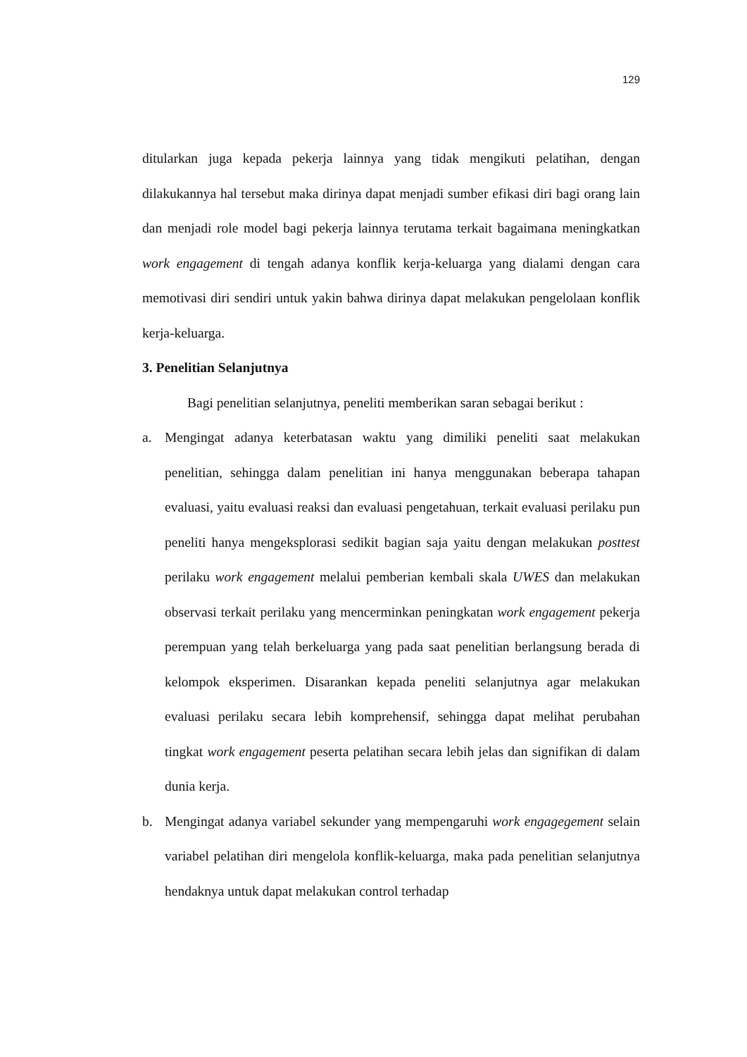129
ditularkan juga kepada pekerja lainnya yang tidak mengikuti pelatihan, dengan dilakukannya hal tersebut maka dirinya dapat menjadi sumber efikasi diri bagi orang lain dan menjadi role model bagi pekerja lainnya terutama terkait bagaimana meningkatkan work engagement di tengah adanya konflik kerja-keluarga yang dialami dengan cara memotivasi diri sendiri untuk yakin bahwa dirinya dapat melakukan pengelolaan konflik kerja-keluarga.
3. Penelitian Selanjutnya
Bagi penelitian selanjutnya, peneliti memberikan saran sebagai berikut :
a. Mengingat adanya keterbatasan waktu yang dimiliki peneliti saat melakukan penelitian, sehingga dalam penelitian ini hanya menggunakan beberapa tahapan evaluasi, yaitu evaluasi reaksi dan evaluasi pengetahuan, terkait evaluasi perilaku pun peneliti hanya mengeksplorasi sedikit bagian saja yaitu dengan melakukan posttest perilaku work engagement melalui pemberian kembali skala UWES dan melakukan observasi terkait perilaku yang mencerminkan peningkatan work engagement pekerja perempuan yang telah berkeluarga yang pada saat penelitian berlangsung berada di kelompok eksperimen. Disarankan kepada peneliti selanjutnya agar melakukan evaluasi perilaku secara lebih komprehensif, sehingga dapat melihat perubahan tingkat work engagement peserta pelatihan secara lebih jelas dan signifikan di dalam dunia kerja.
b. Mengingat adanya variabel sekunder yang mempengaruhi work engagegement selain variabel pelatihan diri mengelola konflik-keluarga, maka pada penelitian selanjutnya hendaknya untuk dapat melakukan control terhadap